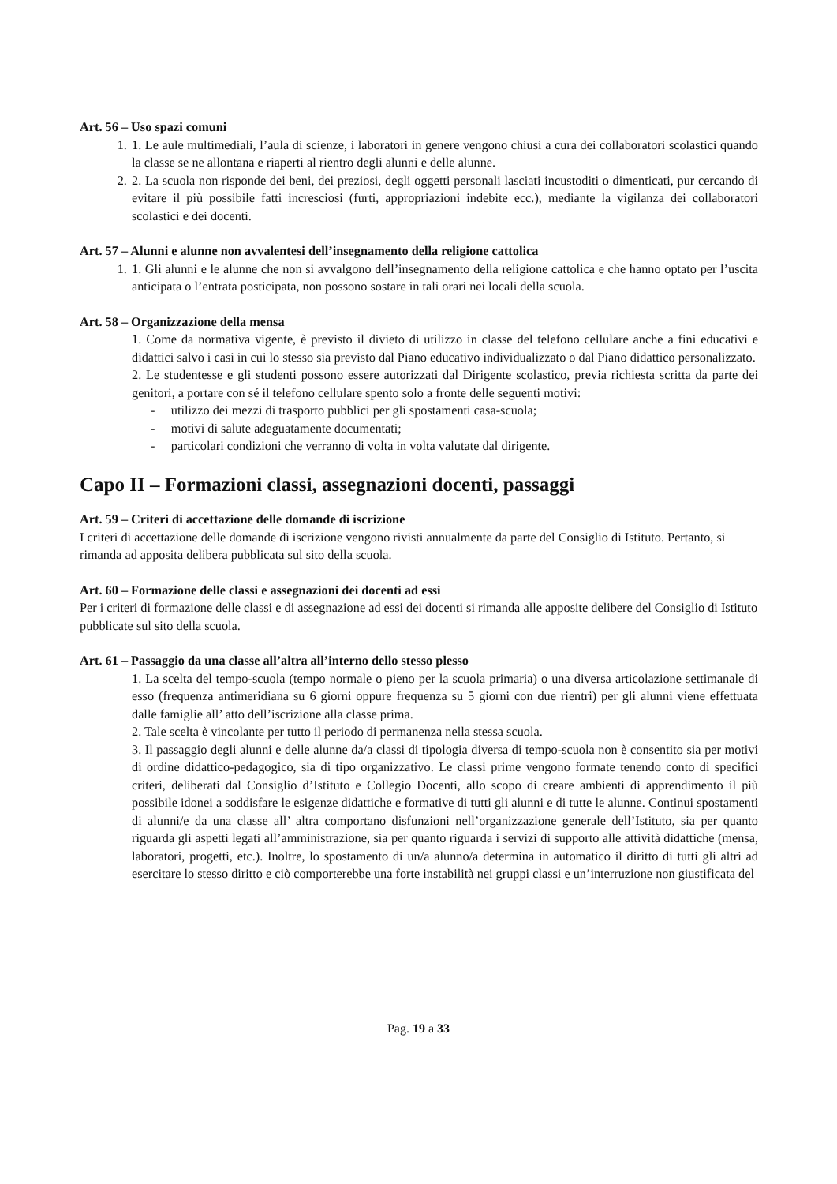Art. 56 – Uso spazi comuni
1. 1. Le aule multimediali, l’aula di scienze, i laboratori in genere vengono chiusi a cura dei collaboratori scolastici quando la classe se ne allontana e riaperti al rientro degli alunni e delle alunne.
2. 2. La scuola non risponde dei beni, dei preziosi, degli oggetti personali lasciati incustoditi o dimenticati, pur cercando di evitare il più possibile fatti incresciosi (furti, appropriazioni indebite ecc.), mediante la vigilanza dei collaboratori scolastici e dei docenti.
Art. 57 – Alunni e alunne non avvalentesi dell’insegnamento della religione cattolica
1. 1. Gli alunni e le alunne che non si avvalgono dell’insegnamento della religione cattolica e che hanno optato per l’uscita anticipata o l’entrata posticipata, non possono sostare in tali orari nei locali della scuola.
Art. 58 – Organizzazione della mensa
1. Come da normativa vigente, è previsto il divieto di utilizzo in classe del telefono cellulare anche a fini educativi e didattici salvo i casi in cui lo stesso sia previsto dal Piano educativo individualizzato o dal Piano didattico personalizzato.
2. Le studentesse e gli studenti possono essere autorizzati dal Dirigente scolastico, previa richiesta scritta da parte dei genitori, a portare con sé il telefono cellulare spento solo a fronte delle seguenti motivi:
- utilizzo dei mezzi di trasporto pubblici per gli spostamenti casa-scuola;
- motivi di salute adeguatamente documentati;
- particolari condizioni che verranno di volta in volta valutate dal dirigente.
Capo II – Formazioni classi, assegnazioni docenti, passaggi
Art. 59 – Criteri di accettazione delle domande di iscrizione
I criteri di accettazione delle domande di iscrizione vengono rivisti annualmente da parte del Consiglio di Istituto. Pertanto, si rimanda ad apposita delibera pubblicata sul sito della scuola.
Art. 60 – Formazione delle classi e assegnazioni dei docenti ad essi
Per i criteri di formazione delle classi e di assegnazione ad essi dei docenti si rimanda alle apposite delibere del Consiglio di Istituto pubblicate sul sito della scuola.
Art. 61 – Passaggio da una classe all’altra all’interno dello stesso plesso
1. La scelta del tempo-scuola (tempo normale o pieno per la scuola primaria) o una diversa articolazione settimanale di esso (frequenza antimeridiana su 6 giorni oppure frequenza su 5 giorni con due rientri) per gli alunni viene effettuata dalle famiglie all’ atto dell’iscrizione alla classe prima.
2. Tale scelta è vincolante per tutto il periodo di permanenza nella stessa scuola.
3. Il passaggio degli alunni e delle alunne da/a classi di tipologia diversa di tempo-scuola non è consentito sia per motivi di ordine didattico-pedagogico, sia di tipo organizzativo. Le classi prime vengono formate tenendo conto di specifici criteri, deliberati dal Consiglio d’Istituto e Collegio Docenti, allo scopo di creare ambienti di apprendimento il più possibile idonei a soddisfare le esigenze didattiche e formative di tutti gli alunni e di tutte le alunne. Continui spostamenti di alunni/e da una classe all’ altra comportano disfunzioni nell’organizzazione generale dell’Istituto, sia per quanto riguarda gli aspetti legati all’amministrazione, sia per quanto riguarda i servizi di supporto alle attività didattiche (mensa, laboratori, progetti, etc.). Inoltre, lo spostamento di un/a alunno/a determina in automatico il diritto di tutti gli altri ad esercitare lo stesso diritto e ciò comporterebbe una forte instabilità nei gruppi classi e un’interruzione non giustificata del
Pag. 19 a 33